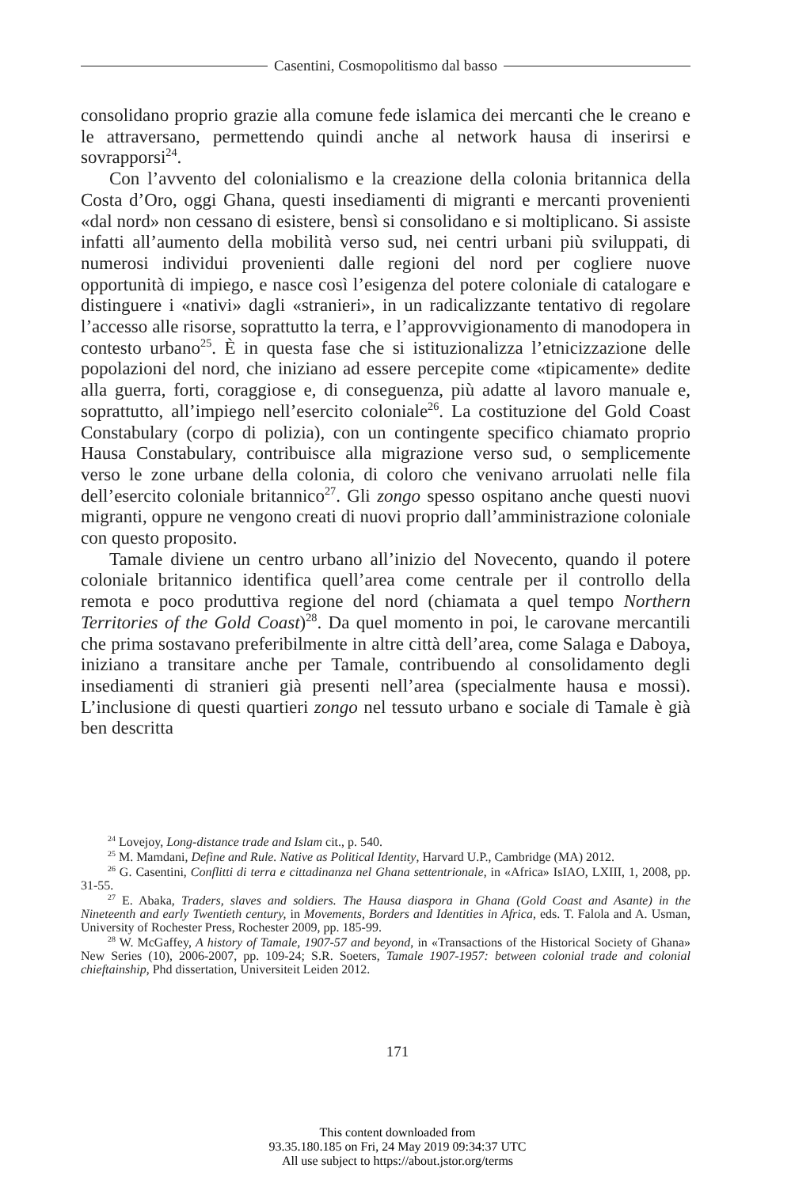Casentini, Cosmopolitismo dal basso
consolidano proprio grazie alla comune fede islamica dei mercanti che le creano e le attraversano, permettendo quindi anche al network hausa di inserirsi e sovrapporsi<sup>24</sup>.
Con l’avvento del colonialismo e la creazione della colonia britannica della Costa d’Oro, oggi Ghana, questi insediamenti di migranti e mercanti provenienti «dal nord» non cessano di esistere, bensì si consolidano e si moltiplicano. Si assiste infatti all’aumento della mobilità verso sud, nei centri urbani più sviluppati, di numerosi individui provenienti dalle regioni del nord per cogliere nuove opportunità di impiego, e nasce così l’esigenza del potere coloniale di catalogare e distinguere i «nativi» dagli «stranieri», in un radicalizzante tentativo di regolare l’accesso alle risorse, soprattutto la terra, e l’approvvigionamento di manodopera in contesto urbano<sup>25</sup>. È in questa fase che si istituzionalizza l’etnicizzazione delle popolazioni del nord, che iniziano ad essere percepite come «tipicamente» dedite alla guerra, forti, coraggiose e, di conseguenza, più adatte al lavoro manuale e, soprattutto, all’impiego nell’esercito coloniale<sup>26</sup>. La costituzione del Gold Coast Constabulary (corpo di polizia), con un contingente specifico chiamato proprio Hausa Constabulary, contribuisce alla migrazione verso sud, o semplicemente verso le zone urbane della colonia, di coloro che venivano arruolati nelle fila dell’esercito coloniale britannico<sup>27</sup>. Gli zongo spesso ospitano anche questi nuovi migranti, oppure ne vengono creati di nuovi proprio dall’amministrazione coloniale con questo proposito.
Tamale diviene un centro urbano all’inizio del Novecento, quando il potere coloniale britannico identifica quell’area come centrale per il controllo della remota e poco produttiva regione del nord (chiamata a quel tempo Northern Territories of the Gold Coast)<sup>28</sup>. Da quel momento in poi, le carovane mercantili che prima sostavano preferibilmente in altre città dell’area, come Salaga e Daboya, iniziano a transitare anche per Tamale, contribuendo al consolidamento degli insediamenti di stranieri già presenti nell’area (specialmente hausa e mossi). L’inclusione di questi quartieri zongo nel tessuto urbano e sociale di Tamale è già ben descritta
<sup>24</sup> Lovejoy, Long-distance trade and Islam cit., p. 540.
<sup>25</sup> M. Mamdani, Define and Rule. Native as Political Identity, Harvard U.P., Cambridge (MA) 2012.
<sup>26</sup> G. Casentini, Conflitti di terra e cittadinanza nel Ghana settentrionale, in «Africa» IsIAO, LXIII, 1, 2008, pp. 31-55.
<sup>27</sup> E. Abaka, Traders, slaves and soldiers. The Hausa diaspora in Ghana (Gold Coast and Asante) in the Nineteenth and early Twentieth century, in Movements, Borders and Identities in Africa, eds. T. Falola and A. Usman, University of Rochester Press, Rochester 2009, pp. 185-99.
<sup>28</sup> W. McGaffey, A history of Tamale, 1907-57 and beyond, in «Transactions of the Historical Society of Ghana» New Series (10), 2006-2007, pp. 109-24; S.R. Soeters, Tamale 1907-1957: between colonial trade and colonial chieftainship, Phd dissertation, Universiteit Leiden 2012.
171
This content downloaded from
93.35.180.185 on Fri, 24 May 2019 09:34:37 UTC
All use subject to https://about.jstor.org/terms